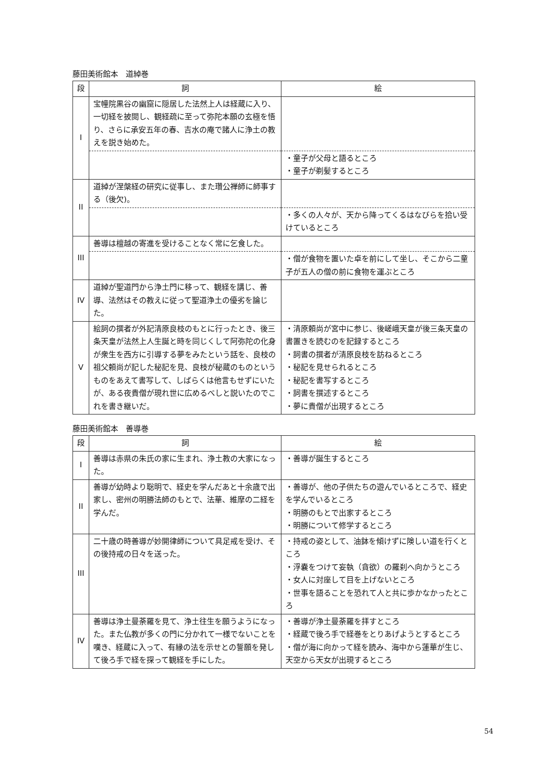藤田美術館本　道綽巻
| 段 | 詞 | 絵 |
| --- | --- | --- |
| I | 宝幢院黒谷の幽窟に隠居した法然上人は経蔵に入り、一切経を披閲し、観経疏に至って弥陀本願の玄極を悟り、さらに承安五年の春、吉水の庵で諸人に浄土の教えを説き始めた。 | |
| | | ・童子が父母と語るところ ・童子が剃髪するところ |
| II | 道綽が涅槃経の研究に従事し、また瓚公禅師に師事する（後欠)。 | |
| | | ・多くの人々が、天から降ってくるはなびらを拾い受けているところ |
| III | 善導は檀越の寄進を受けることなく常に乞食した。 | |
| | | ・僧が食物を置いた卓を前にして坐し、そこから二童子が五人の僧の前に食物を運ぶところ |
| IV | 道綽が聖道門から浄土門に移って、観経を講じ、善導、法然はその教えに従って聖道浄土の優劣を論じた。 | |
| V | 絵詞の撰者が外記清原良枝のもとに行ったとき、後三条天皇が法然上人生誕と時を同じくして阿弥陀の化身が衆生を西方に引導する夢をみたという話を、良枝の祖父頼尚が記した秘記を見、良枝が秘蔵のものというものをあえて書写して、しばらくは他言もせずにいたが、ある夜貴僧が現れ世に広めるべしと説いたのでこれを書き継いだ。 | ・清原頼尚が宮中に参じ、後嵯峨天皇が後三条天皇の書置きを読むのを記録するところ ・詞書の撰者が清原良枝を訪ねるところ ・秘記を見せられるところ ・秘記を書写するところ ・詞書を撰述するところ ・夢に貴僧が出現するところ |
藤田美術館本　善導巻
| 段 | 詞 | 絵 |
| --- | --- | --- |
| I | 善導は赤県の朱氏の家に生まれ、浄土教の大家になった。 | ・善導が誕生するところ |
| II | 善導が幼時より聡明で、経史を学んだあと十余歳で出家し、密州の明勝法師のもとで、法華、維摩の二経を学んだ。 | ・善導が、他の子供たちの遊んでいるところで、経史を学んでいるところ ・明勝のもとで出家するところ ・明勝について修学するところ |
| III | 二十歳の時善導が妙開律師について具足戒を受け、その後持戒の日々を送った。 | ・持戒の姿として、油鉢を傾けずに険しい道を行くところ ・浮嚢をつけて妄執（貪欲）の羅刹へ向かうところ ・女人に対座して目を上げないところ ・世事を語ることを恐れて人と共に歩かなかったところ |
| IV | 善導は浄土曼荼羅を見て、浄土往生を願うようになった。また仏教が多くの門に分かれて一様でないことを嘆き、経蔵に入って、有縁の法を示せとの誓願を発して後ろ手で経を探って観経を手にした。 | ・善導が浄土曼荼羅を拝すところ ・経蔵で後ろ手で経巻をとりあげようとするところ ・僧が海に向かって経を読み、海中から蓮華が生じ、天空から天女が出現するところ |
54